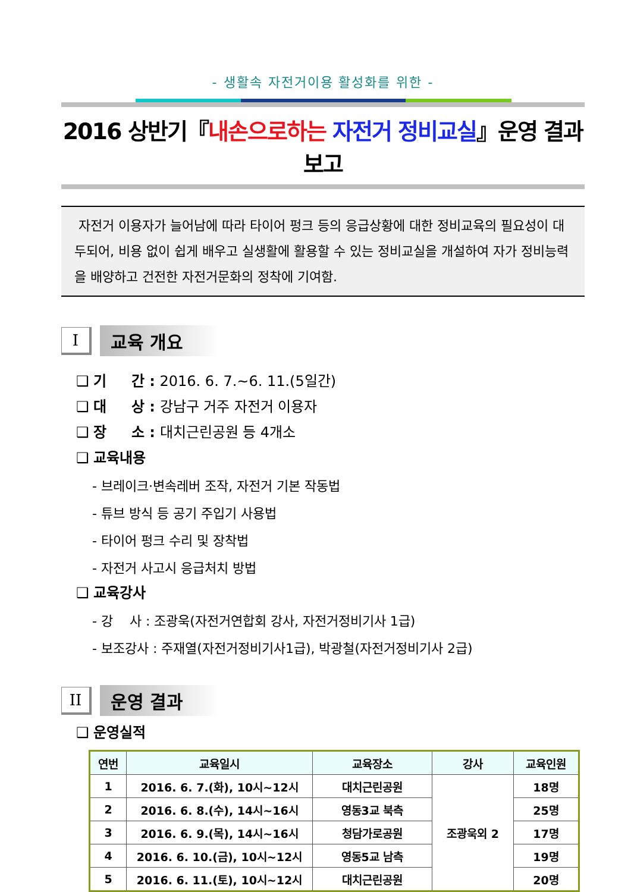- 생활속 자전거이용 활성화를 위한 -
2016 상반기『내손으로하는 자전거 정비교실』운영 결과 보고
자전거 이용자가 늘어남에 따라 타이어 펑크 등의 응급상황에 대한 정비교육의 필요성이 대두되어, 비용 없이 쉽게 배우고 실생활에 활용할 수 있는 정비교실을 개설하여 자가 정비능력을 배양하고 건전한 자전거문화의 정착에 기여함.
I
교육 개요
❑ 기 간 : 2016. 6. 7.~6. 11.(5일간)
❑ 대 상 : 강남구 거주 자전거 이용자
❑ 장 소 : 대치근린공원 등 4개소
❑ 교육내용
- 브레이크·변속레버 조작, 자전거 기본 작동법
- 튜브 방식 등 공기 주입기 사용법
- 타이어 펑크 수리 및 장착법
- 자전거 사고시 응급처치 방법
❑ 교육강사
- 강 사 : 조광욱(자전거연합회 강사, 자전거정비기사 1급)
- 보조강사 : 주재열(자전거정비기사1급), 박광철(자전거정비기사 2급)
II
운영 결과
❑ 운영실적
| 연번 | 교육일시 | 교육장소 | 강사 | 교육인원 |
| --- | --- | --- | --- | --- |
| 1 | 2016. 6. 7.(화), 10시~12시 | 대치근린공원 | 조광욱외 2 | 18명 |
| 2 | 2016. 6. 8.(수), 14시~16시 | 영동3교 북측 | | 25명 |
| 3 | 2016. 6. 9.(목), 14시~16시 | 청담가로공원 | | 17명 |
| 4 | 2016. 6. 10.(금), 10시~12시 | 영동5교 남측 | | 19명 |
| 5 | 2016. 6. 11.(토), 10시~12시 | 대치근린공원 | | 20명 |